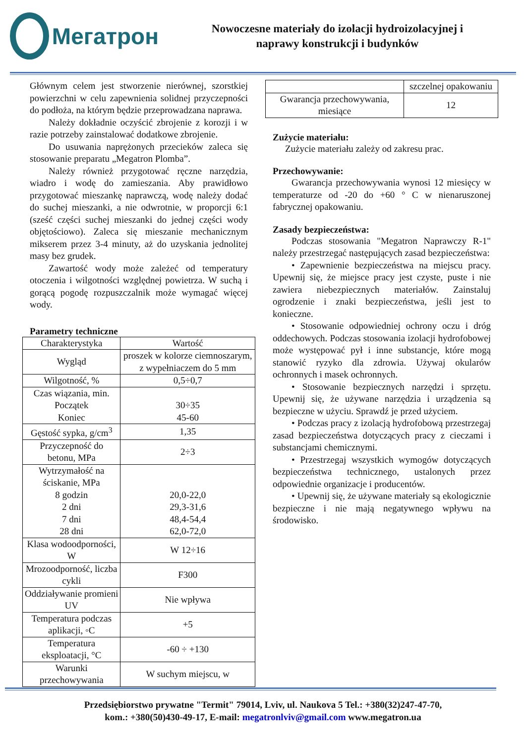Мегатрон
Nowoczesne materiały do izolacji hydroizolacyjnej i
naprawy konstrukcji i budynków
Głównym celem jest stworzenie nierównej, szorstkiej powierzchni w celu zapewnienia solidnej przyczepności do podłoża, na którym będzie przeprowadzana naprawa.
Należy dokładnie oczyścić zbrojenie z korozji i w razie potrzeby zainstalować dodatkowe zbrojenie.
Do usuwania naprężonych przecieków zaleca się stosowanie preparatu „Megatron Plomba”.
Należy również przygotować ręczne narzędzia, wiadro i wodę do zamieszania. Aby prawidłowo przygotować mieszankę naprawczą, wodę należy dodać do suchej mieszanki, a nie odwrotnie, w proporcji 6:1 (sześć części suchej mieszanki do jednej części wody objętościowo). Zaleca się mieszanie mechanicznym mikserem przez 3-4 minuty, aż do uzyskania jednolitej masy bez grudek.
Zawartość wody może zależeć od temperatury otoczenia i wilgotności względnej powietrza. W suchą i gorącą pogodę rozpuszczalnik może wymagać więcej wody.
Parametry techniczne
| Charakterystyka | Wartość |
| Wygląd | proszek w kolorze ciemnoszarym, z wypełniaczem do 5 mm |
| Wilgotność, % | 0,5÷0,7 |
| Czas wiązania, min. Początek Koniec | 30÷35 45-60 |
| Gęstość sypka, g/cm<sup>3</sup> | 1,35 |
| Przyczepność do betonu, MPa | 2÷3 |
| Wytrzymałość na ściskanie, MPa 8 godzin 2 dni 7 dni 28 dni | 20,0-22,0 29,3-31,6 48,4-54,4 62,0-72,0 |
| Klasa wodoodporności, W | W 12÷16 |
| Mrozoodporność, liczba cykli | F300 |
| Oddziaływanie promieni UV | Nie wpływa |
| Temperatura podczas aplikacji, ◦C | +5 |
| Temperatura eksploatacji, °C | -60 ÷ +130 |
| Warunki przechowywania | W suchym miejscu, w |
| | szczelnej opakowaniu |
| Gwarancja przechowywania, miesiące | 12 |
Zużycie materiału:
Zużycie materiału zależy od zakresu prac.
Przechowywanie:
Gwarancja przechowywania wynosi 12 miesięcy w temperaturze od -20 do +60 ° C w nienaruszonej fabrycznej opakowaniu.
Zasady bezpieczeństwa:
Podczas stosowania "Megatron Naprawczy R-1" należy przestrzegać następujących zasad bezpieczeństwa:
• Zapewnienie bezpieczeństwa na miejscu pracy. Upewnij się, że miejsce pracy jest czyste, puste i nie zawiera niebezpiecznych materiałów. Zainstaluj ogrodzenie i znaki bezpieczeństwa, jeśli jest to konieczne.
• Stosowanie odpowiedniej ochrony oczu i dróg oddechowych. Podczas stosowania izolacji hydrofobowej może występować pył i inne substancje, które mogą stanowić ryzyko dla zdrowia. Używaj okularów ochronnych i masek ochronnych.
• Stosowanie bezpiecznych narzędzi i sprzętu. Upewnij się, że używane narzędzia i urządzenia są bezpieczne w użyciu. Sprawdź je przed użyciem.
• Podczas pracy z izolacją hydrofobową przestrzegaj zasad bezpieczeństwa dotyczących pracy z cieczami i substancjami chemicznymi.
• Przestrzegaj wszystkich wymogów dotyczących bezpieczeństwa technicznego, ustalonych przez odpowiednie organizacje i producentów.
• Upewnij się, że używane materiały są ekologicznie bezpieczne i nie mają negatywnego wpływu na środowisko.
Przedsiębiorstwo prywatne "Termit" 79014, Lviv, ul. Naukova 5 Tel.: +380(32)247-47-70,
kom.: +380(50)430-49-17, E-mail: megatronlviv@gmail.com www.megatron.ua